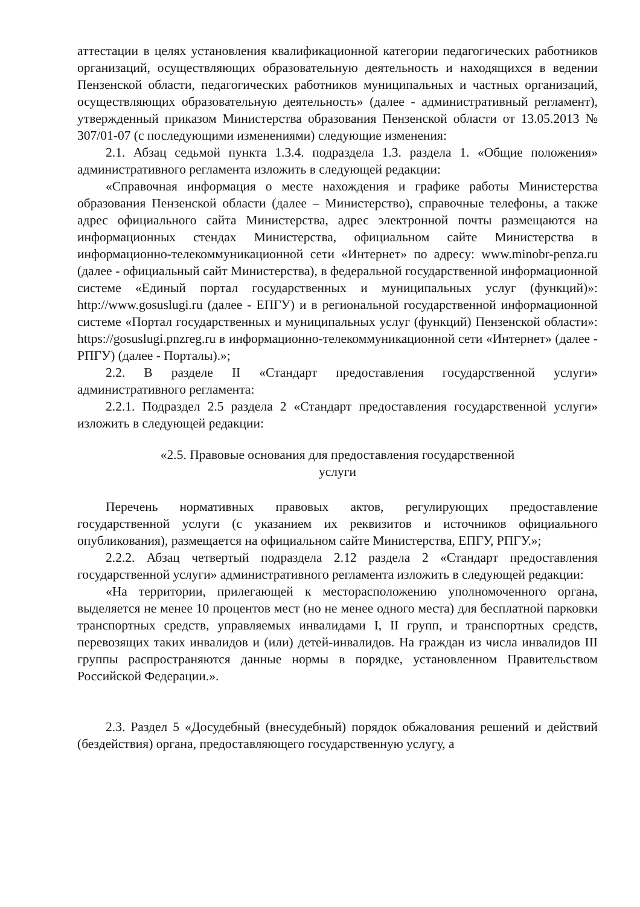аттестации в целях установления квалификационной категории педагогических работников организаций, осуществляющих образовательную деятельность и находящихся в ведении Пензенской области, педагогических работников муниципальных и частных организаций, осуществляющих образовательную деятельность» (далее - административный регламент), утвержденный приказом Министерства образования Пензенской области от 13.05.2013 № 307/01-07 (с последующими изменениями) следующие изменения:
2.1. Абзац седьмой пункта 1.3.4. подраздела 1.3. раздела 1. «Общие положения» административного регламента изложить в следующей редакции:
«Справочная информация о месте нахождения и графике работы Министерства образования Пензенской области (далее – Министерство), справочные телефоны, а также адрес официального сайта Министерства, адрес электронной почты размещаются на информационных стендах Министерства, официальном сайте Министерства в информационно-телекоммуникационной сети «Интернет» по адресу: www.minobr-penza.ru (далее - официальный сайт Министерства), в федеральной государственной информационной системе «Единый портал государственных и муниципальных услуг (функций)»: http://www.gosuslugi.ru (далее - ЕПГУ) и в региональной государственной информационной системе «Портал государственных и муниципальных услуг (функций) Пензенской области»: https://gosuslugi.pnzreg.ru в информационно-телекоммуникационной сети «Интернет» (далее - РПГУ) (далее - Порталы).»;
2.2. В разделе II «Стандарт предоставления государственной услуги» административного регламента:
2.2.1. Подраздел 2.5 раздела 2 «Стандарт предоставления государственной услуги» изложить в следующей редакции:
«2.5. Правовые основания для предоставления государственной
услуги
Перечень нормативных правовых актов, регулирующих предоставление государственной услуги (с указанием их реквизитов и источников официального опубликования), размещается на официальном сайте Министерства, ЕПГУ, РПГУ.»;
2.2.2. Абзац четвертый подраздела 2.12 раздела 2 «Стандарт предоставления государственной услуги» административного регламента изложить в следующей редакции:
«На территории, прилегающей к месторасположению уполномоченного органа, выделяется не менее 10 процентов мест (но не менее одного места) для бесплатной парковки транспортных средств, управляемых инвалидами I, II групп, и транспортных средств, перевозящих таких инвалидов и (или) детей-инвалидов. На граждан из числа инвалидов III группы распространяются данные нормы в порядке, установленном Правительством Российской Федерации.».
2.3. Раздел 5 «Досудебный (внесудебный) порядок обжалования решений и действий (бездействия) органа, предоставляющего государственную услугу, а